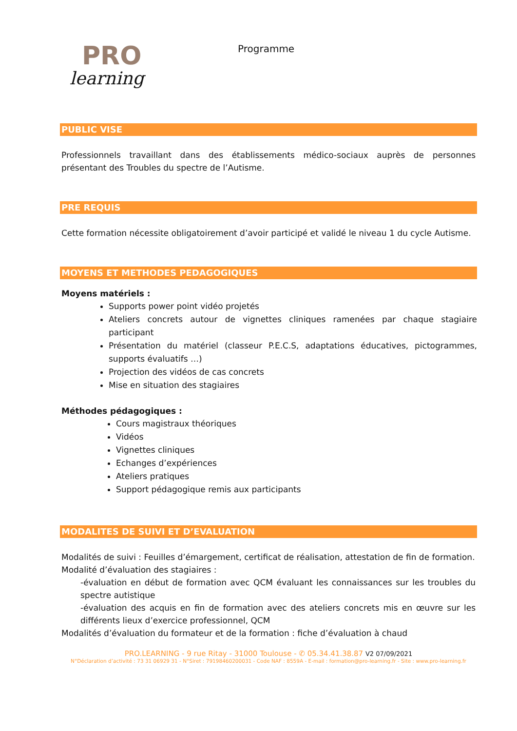PRO
learning
Programme
PUBLIC VISE
Professionnels travaillant dans des établissements médico-sociaux auprès de personnes présentant des Troubles du spectre de l’Autisme.
PRE REQUIS
Cette formation nécessite obligatoirement d’avoir participé et validé le niveau 1 du cycle Autisme.
MOYENS ET METHODES PEDAGOGIQUES
Moyens matériels :
Supports power point vidéo projetés
Ateliers concrets autour de vignettes cliniques ramenées par chaque stagiaire participant
Présentation du matériel (classeur P.E.C.S, adaptations éducatives, pictogrammes, supports évaluatifs …)
Projection des vidéos de cas concrets
Mise en situation des stagiaires
Méthodes pédagogiques :
Cours magistraux théoriques
Vidéos
Vignettes cliniques
Echanges d’expériences
Ateliers pratiques
Support pédagogique remis aux participants
MODALITES DE SUIVI ET D’EVALUATION
Modalités de suivi : Feuilles d’émargement, certificat de réalisation, attestation de fin de formation.
Modalité d’évaluation des stagiaires :
-évaluation en début de formation avec QCM évaluant les connaissances sur les troubles du spectre autistique
-évaluation des acquis en fin de formation avec des ateliers concrets mis en œuvre sur les différents lieux d’exercice professionnel, QCM
Modalités d’évaluation du formateur et de la formation : fiche d’évaluation à chaud
PRO.LEARNING - 9 rue Ritay - 31000 Toulouse - ✆ 05.34.41.38.87 V2 07/09/2021
N°Déclaration d’activité : 73 31 06929 31 - N°Siret : 79198460200031 - Code NAF : 8559A - E-mail : formation@pro-learning.fr - Site : www.pro-learning.fr